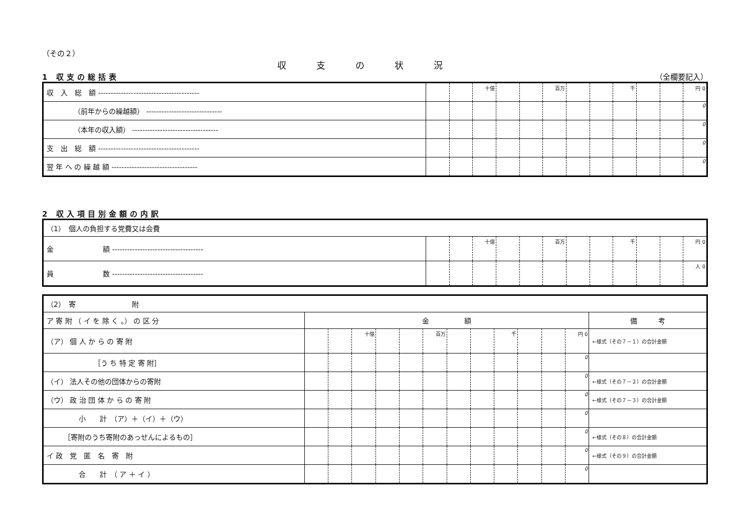（その２）
収支の状況
1 収支の総括表 （全欄要記入）
| 収 入 総 額 ---------------------------------------- | | | 十億 | | | 百万 | | | 千 | | | 円 0 |
| （前年からの繰越額） ------------------------------ | | | | | | | | | | | | 0 |
| （本年の収入額） ---------------------------------- | | | | | | | | | | | | 0 |
| 支 出 総 額 ---------------------------------------- | | | | | | | | | | | | 0 |
| 翌 年 へ の 繰 越 額 ---------------------------------- | | | | | | | | | | | | 0 |
2 収入項目別金額の内訳
| （1） 個人の負担する党費又は会費 | | | | | | | | | | | | |
| 金 額 ------------------------------------ | | | 十億 | | | 百万 | | | 千 | | | 円 0 |
| 員 数 ------------------------------------ | | | | | | | | | | | | 人 0 |
| （2） 寄 附 | | | | | | | | | | | | | |
| ア 寄 附 （ イ を 除 く 。） の 区 分 | 金 額 | | | | | | | | | | | | 備 考 |
| （ア） 個 人 か ら の 寄 附 | | | 十億 | | | 百万 | | | 千 | | | 円 0 | ←様式（その７－１）の合計金額 |
| ［う ち 特 定 寄 附］ | | | | | | | | | | | | 0 | |
| （イ） 法人その他の団体からの寄附 | | | | | | | | | | | | 0 | ←様式（その７－２）の合計金額 |
| （ウ） 政 治 団 体 か ら の 寄 附 | | | | | | | | | | | | 0 | ←様式（その７－３）の合計金額 |
| 小 計 （ア）＋（イ）＋（ウ） | | | | | | | | | | | | 0 | |
| ［寄附のうち寄附のあっせんによるもの］ | | | | | | | | | | | | 0 | ←様式（その８）の合計金額 |
| イ 政 党 匿 名 寄 附 | | | | | | | | | | | | 0 | ←様式（その９）の合計金額 |
| 合 計 （ ア ＋ イ ） | | | | | | | | | | | | 0 | |